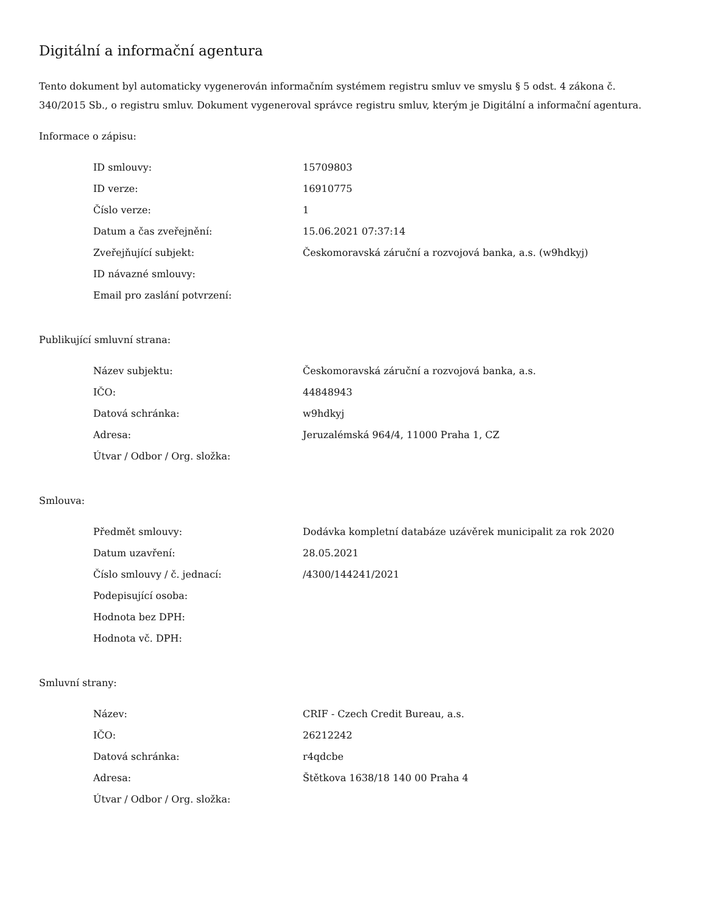Digitální a informační agentura
Tento dokument byl automaticky vygenerován informačním systémem registru smluv ve smyslu § 5 odst. 4 zákona č. 340/2015 Sb., o registru smluv. Dokument vygeneroval správce registru smluv, kterým je Digitální a informační agentura.
Informace o zápisu:
| ID smlouvy: | 15709803 |
| ID verze: | 16910775 |
| Číslo verze: | 1 |
| Datum a čas zveřejnění: | 15.06.2021 07:37:14 |
| Zveřejňující subjekt: | Českomoravská záruční a rozvojová banka, a.s. (w9hdkyj) |
| ID návazné smlouvy: | |
| Email pro zaslání potvrzení: | |
Publikující smluvní strana:
| Název subjektu: | Českomoravská záruční a rozvojová banka, a.s. |
| IČO: | 44848943 |
| Datová schránka: | w9hdkyj |
| Adresa: | Jeruzalémská 964/4, 11000 Praha 1, CZ |
| Útvar / Odbor / Org. složka: | |
Smlouva:
| Předmět smlouvy: | Dodávka kompletní databáze uzávěrek municipalit za rok 2020 |
| Datum uzavření: | 28.05.2021 |
| Číslo smlouvy / č. jednací: | /4300/144241/2021 |
| Podepisující osoba: | |
| Hodnota bez DPH: | |
| Hodnota vč. DPH: | |
Smluvní strany:
| Název: | CRIF - Czech Credit Bureau, a.s. |
| IČO: | 26212242 |
| Datová schránka: | r4qdcbe |
| Adresa: | Štětkova 1638/18 140 00 Praha 4 |
| Útvar / Odbor / Org. složka: | |